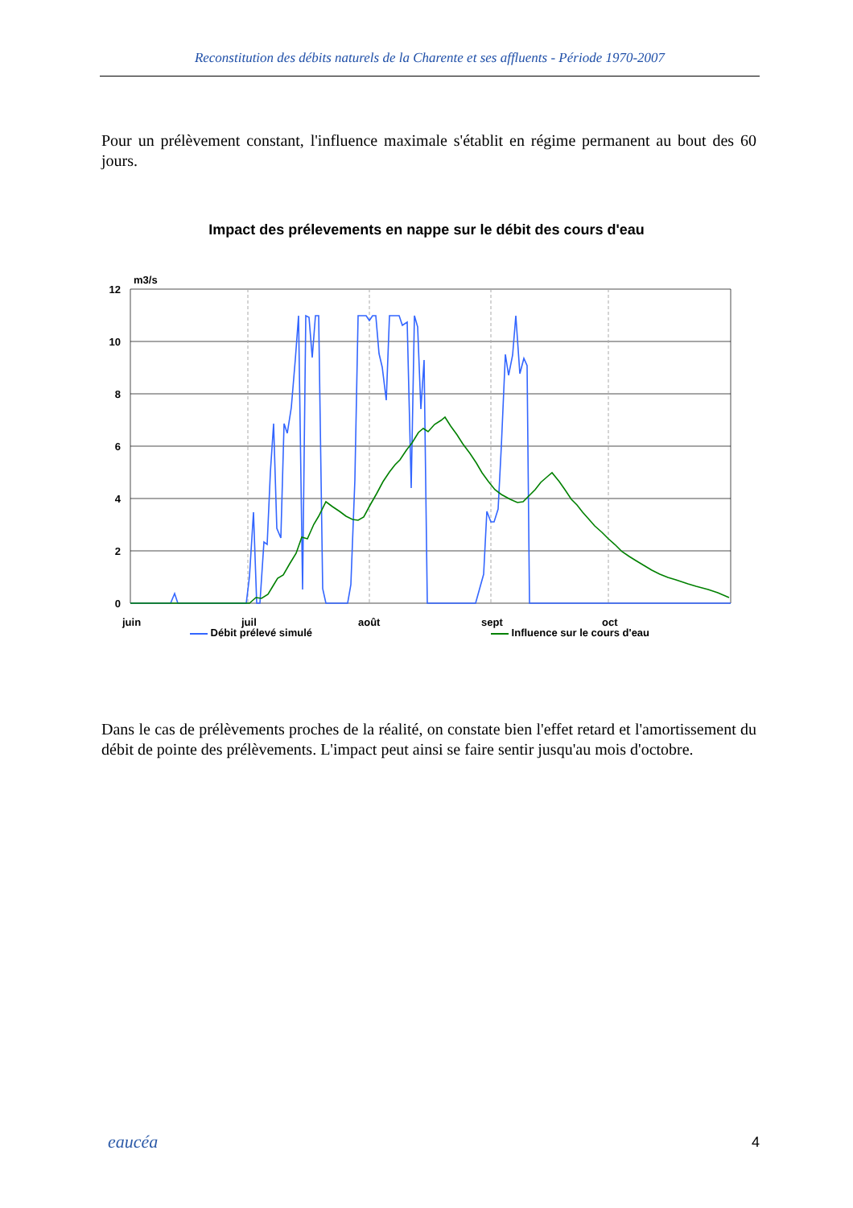Reconstitution des débits naturels de la Charente et ses affluents - Période 1970-2007
Pour un prélèvement constant, l'influence maximale s'établit en régime permanent au bout des 60 jours.
Impact des prélevements en nappe sur le débit des cours d'eau
m3/s
12
10
8
6
4
2
0
juin
juil
août
sept
oct
Débit prélevé simulé Influence sur le cours d'eau
Dans le cas de prélèvements proches de la réalité, on constate bien l'effet retard et l'amortissement du débit de pointe des prélèvements. L'impact peut ainsi se faire sentir jusqu'au mois d'octobre.
eaucéa 4